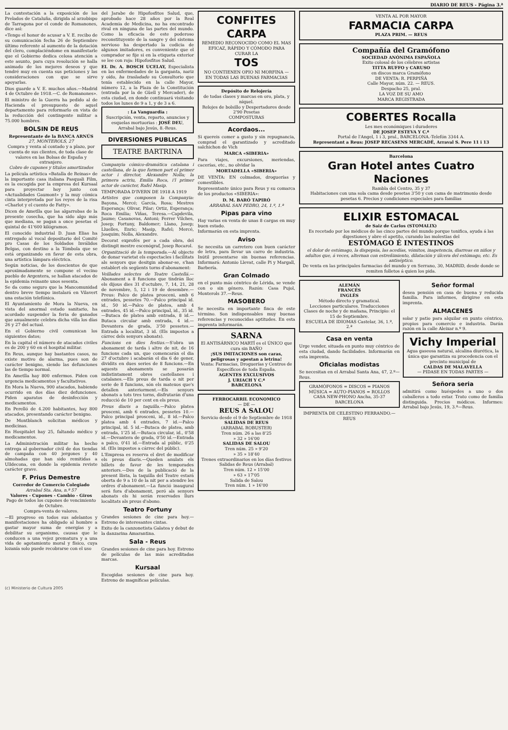DIARIO DE REUS - Página 3.ª
La contestación a la exposición de los Prelados de Cataluña, dirigida al arzobispo de Tarragona por el conde de Romanones, dice así:
«Tengo el honor de acusar a V. E. recibo de su comunicación fecha 26 de Septiembre último referente al aumento de la dotación del clero, complaciéndome en manifestarle que el Gobierno dedica celosa atención a este asunto, para cuya resolución se halla animado de los mejores deseos y que tendré muy en cuenta sus peticiones y las consideraciones con que se sirve apoyarlas.
Dios guarde a V. E. muchos años.—Madrid 4 de Octubre de 1918.—C. de Romanones».
El ministro de la Guerra ha pedido al de Hacienda el presupuesto de aquel departamento para reformarlo en vista de la reducción del contingente militar a 75.000 hombres.
BOLSIN DE REUS
Representante de la BANCA ARNÚS
27, MONTEROLS, 27
Compra y venta al contado y a plazo, por cuenta de sus clientes, de toda clase de valores en las Bolsas de España y extranjero.
Cobro de cupones y títulos amortizados
La película artística «Batalla de Reinas» de la importante casa italiana Pasquali Film, es la escogida por la empresa del Kursaal para proyectar hoy junto con «Actualidades Gaumont» y la muy cómica cinta interpretada por los reyes de la risa «Charlot y el cuento de Fatty».
Dicen de Ametlla que las algarrobas de la presente cosecha, que ha sido algo más que mediana, se pagan a once pesetas el quintal de 41'600 kilógramos.
El conocido industrial D. Juan Elias ha entregado al vocal depositario del Comité pro Casas de los Soldados Inválidos Belgas, con destino a la Tómbola que se está organizando en favor de esta obra, una artística lámpara eléctrica.
Según noticias, de los doscientos de que aproximadamente se compone el vecino pueblo de Argentera, se hallan atacados de la epidemia reinante unos sesenta.
Se da como seguro que la Mancomunidad dentro breve tiempo instalará en Vilavert una estación telefónica.
El Ayuntamiento de Mora la Nueva, en vista del anormal estado sanitario, ha acordado suspender la feria de ganados que anualmente celebra dicha villa los días 26 y 27 del actual.
En el Gobierno civil comunican los siguientes datos;
En la capital el número de atacados civiles es de 200 y 60 en el hospital militar.
En Reus, aunque hay bastantes casos, no existe motivo de alarma, pues son de carácter benigno, siendo las defunciones las de tiempo normal.
En Ametlla hay 800 enfermos. Piden con urgencia medicamentos y facultativos.
En Mora la Nueva, 900 atacados, habiendo ocurrido en dos días diez defunciones. Piden aparatos de desinfección y medicamentos.
En Perelló de 4.200 habitantes, hay 800 atacados, presentando carácter benigno.
De Montblanch solicitan médicos y medicinas.
En Hospitalet hay 25, faltando médico y medicamentos.
La Administración militar ha hecho entrega al gobernador civil de dos tiendas de campaña con 40 jergones y 40 almohadas que han sido remitidas a Ulldecona, en donde la epidemia reviste carácter grave.
F. Prius Demestre
Corredor de Comercio Colegiado
Arrabal Sta. Ana, n.º 57
Valores - Cupones - Cambio - Giros
Pago de todos los cupones de vencimiento de Octubre.
Compra-venta de valores.
—El progreso en todos sus adelantos y manifestaciones ha obligado al hombre a gastar mayor suma de energías y a debilitar su organismo, causas que le conducen a una vejez prematura y a una vida de agotamiento moral y físico, cuya lozanía solo puede recobrarse con el uso
del Jarabe de Hipofosfitos Salud, que, aprobado hace 28 años por la Real Academia de Medicina, no ha encontrado rival en ninguna de las partes del mundo. Como la eficacia de este poderoso reconstituyente de la sangre y del sistema nervioso ha despertado la codicia de algunos imitadores, es conveniente que el comprador se fije si en la etiqueta exterior se lee con roja: Hipofosfitos Salud.
EL Dr. A. BOSCH UCELAY, Especialista en las enfermedades de la garganta, nariz y oído, ha trasladado su Consultorio que tenía establecido en la calle Mayor, número 12, a la Plaza de la Constitución (entrada por la de Güell y Mercader), de esta ciudad, en donde continuará visitando todos los lunes de 9 a 1, y de 3 a 6.
: La Vanguardia :
Suscripción, venta, reparto, anuncios y esquelas mortuorias : JOSÉ DEU, Arrabal bajo Jesús, 8.-Reus.
DIVERSIONES PUBLICAS
TEATRE BARTRINA
Companyia cómico-dramática catalana i castellana, de la que formen part el primer actor i director, Alexandre Nolla; la primera actriu, Emilia Roca, i'l primer actor de carácter, Rafel Masip.
TEMPORADA D'IVERN DE 1918 A 1919
Artistes que composen la Companyia: Bayona, Mercé; García, Rosa; Mestres Esperança; Olivar, Pilar; Ortiz, Esperança; Roca Emilia; Viñas, Teresa.—Capdevila, Jaume; Casanovas, Antoni; Ferrer Vilches, Josep; Fortuny, Baldomer; Llano, Josep; Lluelles, Enric; Masip, Rafel; Mercé, Joaquim; Nolla, Alexandre.
Decorat exprofés per a cada obra, del distingit mestre escenógraf, Josep Rocarol.
Organització de la temporada.—Al objecte de donar varietat els espectacles i facilitats als senyors que desitgin abonar-se, s'han establert els següents torns d'abonament:
Veillades selectes de Teatre Castellá.—Abonament a 8 funcions que tindrán lloc els dijous dies 31 d'octubre, 7, 14, 21, 28 de novembre, 5, 12 i 19 de desembre.—Preus: Palco de platea prosceni, amb 6 entrades, pessetes 70.—Palco principal id. id., 50 id.—Palco de platea, amb 4 entrades, 45 id.—Palco principal, id., 35 id.—Butaca de platea amb entrada, 8 id.—Butaca circular amb entrada, 4 id.—Devantera de grada, 3'50 pessetes.—Entrada a localitat, 3 id. (Els impostos a cárrec dels senyors abonats).
Funcions en dies festius.—S'obra un abonament de tarda i altre de nit, de 16 funcions cada un, que comencarán el dia 27 d'octubre i acabarán el dia 6 de gener, dividits en dues series de 8 funcions.—En aquests abonaments se posarán indistintament obres castellanes i catalanes.—Els preus de tarda o nit per serie de 8 funcions, són els matexos que's detallen anteriorment.—Els senyors abonats a tots tres torns, disfrutarán d'una reducció de 10 per cent en els preus.
Preus diaris a taquilla.—Palco platea prosceni, amb 6 entrades, pessetes 10.—Palco principal prosceni, id., 8 id.—Palco platea amb 4 entrades, 7 id.—Palco principal, id. 5 id.—Butaca de platea, amb entrada, 1'25 id.—Butaca circular, id., 0'58 id.—Devantera de grada, 0'50 id.—Entrada a palco, 0'41 id.—Entrada al públic, 0'25 id. (Els impostos a cárrec del públic).
L'Empresa es reserva el dret de modificar els preus diaris.—Queden anulats els billets de favor de les temporades anteriors.—Des de la publicació de la present llista, la taquilla del Teatre estará oberta de 9 a 10 de la nit per a atendre les ordres d'abonament.—La funció inaugural será fora d'abonament, peró als senyors abonats els hi serán reservades llurs localitats als preus d'abono.
Teatro Fortuny
Grandes sesiones de cine para hoy.—Estreno de interesantes cintas.
Exito de la canzonetista Galatea y debut de la danzarina Amarantina.
Sala - Reus
Grandes sesiones de cine para hoy. Estreno de películas de las más acreditadas marcas.
Kursaal
Escogidas sesiones de cine para hoy. Estreno de magníficas películas.
CONFITES CARPA
REMEDIO RECONOCIDO COMO EL MAS EFICAZ, RÁPIDO Y CÓMODO PARA CURAR LA
TOS
NO CONTIENEN OPIO NI MORFINA — EN TODAS LAS BUENAS FARMACIAS
Depósito de Relojería
de todas clases y marcas en oro, plata, y níquel.
Relojes de bolsillo y Despertadores desde 2'90 Pesetas
COMPOSTURAS
Acordaos...
Si quereis comer a gusto y sin repugnancia, comprad el garantizado y acreditado salchichon de Vich
MARCA «SIBERIA»
Para viajes, excursiones, meriendas, cacerías, etc., no olvidar la
MORTADELLA «SIBERIA»
DE VENTA: EN colmados, droguerías y comestibles.
Representante único para Reus y su comarca de los productos «SIBERIA»:
D. M. BARÓ TAPIRÓ
ARRABAL SAN PEDRO, 24, 1.º, 1.ª
Pipas para vino
Hay varias en venta de unas 8 cargas en muy buen estado.
Informarán en esta imprenta.
Aviso
Se necesita un carretero con buen carácter de letra, para llevar un carro de industria. Inútil presentarse sin buenas referencias. Informará: Antonio Llevat, calle Pi y Margall, Barbería.
Gran Colmado
en el punto más céntrico de Lérida, se vende con o sin género. Razón: Casa Pujol, Monterols 37.—Reus.
MASOBERO
Se necesita en importante finca de este término. Son indispensables muy buenas referencias y reconocidas aptitudes. En esta imprenta informarán.
SARNA
El ANTISÁRNICO MARTÍ es el ÚNICO que cura sin BAÑO
¡SUS IMITACIONES son caras, peligrosas y apestan a letrina!
Venta: Farmacias, Droguerías y Centros de Específicos de toda España.
AGENTES EXCLUSIVOS
J. URIACH Y C.ª
BARCELONA
FERROCARRIL ECONOMICO
— DE —
REUS A SALOU
Servicio desde el 9 de Septiembre de 1918
SALIDAS DE REUS
(ARRABAL ROBUSTER)
Tren núm. 26 a las 8'25
» 32 » 16'00
SALIDAS DE SALOU
Tren núm. 25 » 9'20
» 35 » 18'40
Trenes extraordinarios en los días festivos
Salidas de Reus (Arrabal)
Tren núm. 12 » 15'00
» 63 » 17'05
Salida de Salou
Tren núm. 1 » 16'00
VENTA AL POR MAYOR
FARMACIA CARPA
PLAZA PRIM. — REUS
Compañía del Gramófono
SOCIEDAD ANÓNIMA ESPAÑOLA
Exito colosal de los célebres artistas
TITTA RUFFO y CARUSO
en discos marca Gramófono
DE VENTA: R. PERPIÑÁ
Calle Mayor, núm. 22. — REUS.
Despacho 25, pral.
LA VOZ DE SU AMO
MARCA REGISTRADA
COBERTES Rocalla
Les mes económiques i duraderes
DE JOSEP ESTEVA Y C.ª
Portal de l'Angel, 1 i 3, pral., BARCELONA.-Telefón 3344 A.
Representant a Reus: JOSEP RECASENS MERCADÉ, Arraval S. Pere 11 i 13
Barcelona
Gran Hotel antes Cuatro Naciones
Rambla del Centro, 35 y 37
Habitaciones con una sola cama desde pesetas 3'50 y con cama de matrimonio desde pesetas 6. Precios y condiciones especiales para familias
ELIXIR ESTOMACAL
de Saiz de Carlos (STOMALIX)
Es recetado por los médicos de las cinco partes del mundo porque tonifica, ayuda á las digestiones y abre el apetito, curando las molestias del
ESTÓMAGO É INTESTINOS
el dolor de estómago, la dispepsia, las acedías, vómitos, inapetencia, diarreas en niños y adultos que, á veces, alternan con estreñimiento, dilatación y úlcera del estómago, etc. Es antiséptico.
De venta en las principales farmacias del mundo y en Serrano, 30, MADRID, desde donde se remiten folletos á quien los pida.
ALEMÁN
FRANCÉS
INGLÉS
Método directo y gramatical.
Lecciones particulares. Traducciones
Clases de noche y de mañana, Principio: el 15 de Septiembre.
ESCUELA DE IDIOMAS Castelar, 36, 1.º, 2.ª
Casa en venta
Urge vender, situada en punto muy céntrico de esta ciudad, dando facilidades. Informarán en esta imprenta.
Oficialas modistas
Se necesitan en el Arrabal Santa Ana, 47, 2.º—Reus.
GRAMÓFONOS = DISCOS = PIANOS
MÚSICA = AUTO-PIANOS = ROLLOS
CASA NEW-PHONO Ancha, 35-37 BARCELONA
IMPRENTA DE CELESTINO FERRANDO.—REUS
Señor formal
desea pensión en casa de buena y reducida familia. Para informes, dirigirse en esta imprenta.
ALMACENES
solar y patio para alquilar en punto céntrico, propios para comercio e industria. Darán razón en la calle Aleixar n.º 9.
Vichy Imperial
Agua gaseosa natural, alcalina diurética, la única que garantiza su procedencia con el precinto municipal de
CALDAS DE MALAVELLA
— PIDASE EN TODAS PARTES —
Señora seria
admitirá como huéspedes a uno o dos caballeros a todo estar. Trato como de familia distinguida. Precios módicos. Informes: Arrabal bajo Jesús, 19, 3.º—Reus.
(c) Ministerio de Cultura 2005